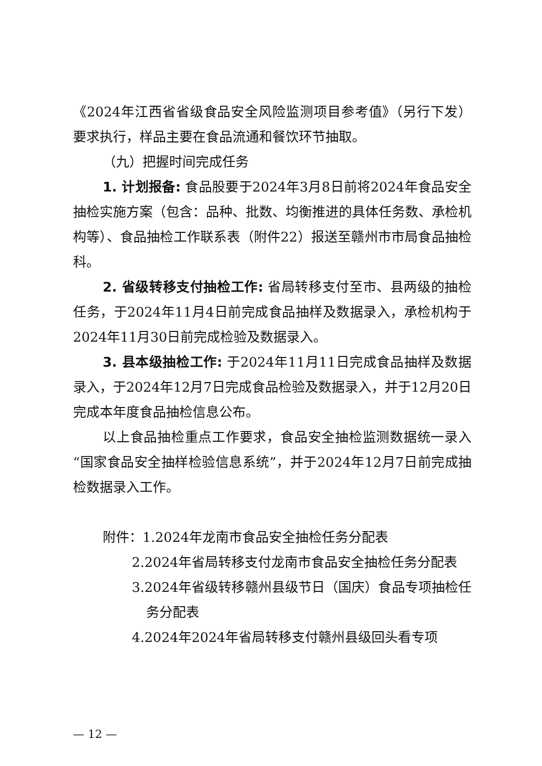《2024年江西省省级食品安全风险监测项目参考值》（另行下发）要求执行，样品主要在食品流通和餐饮环节抽取。
（九）把握时间完成任务
1. 计划报备: 食品股要于2024年3月8日前将2024年食品安全抽检实施方案（包含：品种、批数、均衡推进的具体任务数、承检机构等）、食品抽检工作联系表（附件22）报送至赣州市市局食品抽检科。
2. 省级转移支付抽检工作: 省局转移支付至市、县两级的抽检任务，于2024年11月4日前完成食品抽样及数据录入，承检机构于2024年11月30日前完成检验及数据录入。
3. 县本级抽检工作: 于2024年11月11日完成食品抽样及数据录入，于2024年12月7日完成食品检验及数据录入，并于12月20日完成本年度食品抽检信息公布。
以上食品抽检重点工作要求，食品安全抽检监测数据统一录入“国家食品安全抽样检验信息系统”，并于2024年12月7日前完成抽检数据录入工作。
附件：1.2024年龙南市食品安全抽检任务分配表
2.2024年省局转移支付龙南市食品安全抽检任务分配表
3.2024年省级转移赣州县级节日（国庆）食品专项抽检任务分配表
4.2024年2024年省局转移支付赣州县级回头看专项
— 12 —